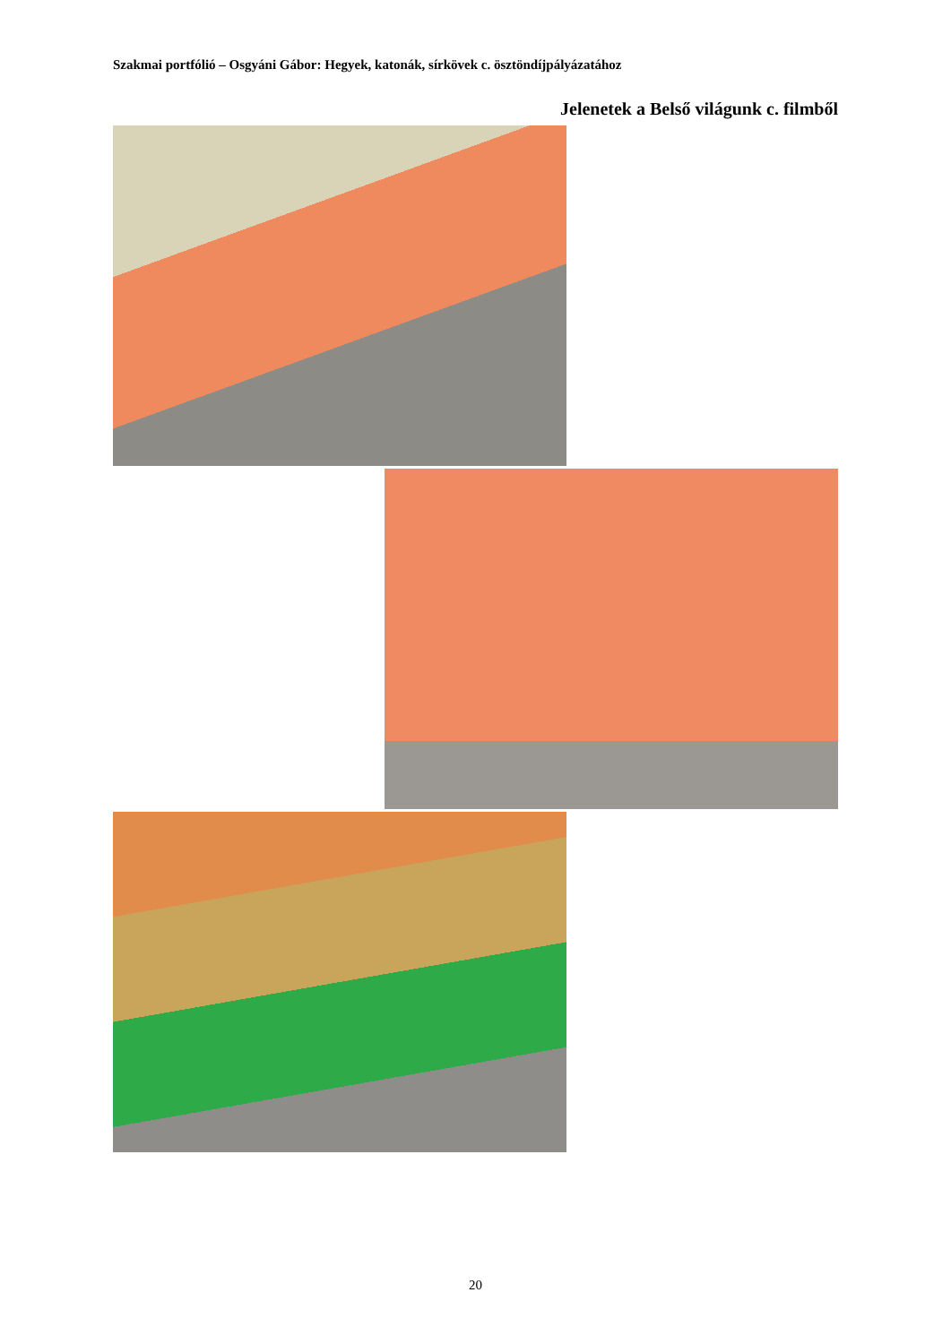Szakmai portfólió – Osgyáni Gábor: Hegyek, katonák, sírkövek c. ösztöndíjpályázatához
Jelenetek a Belső világunk c. filmből
20